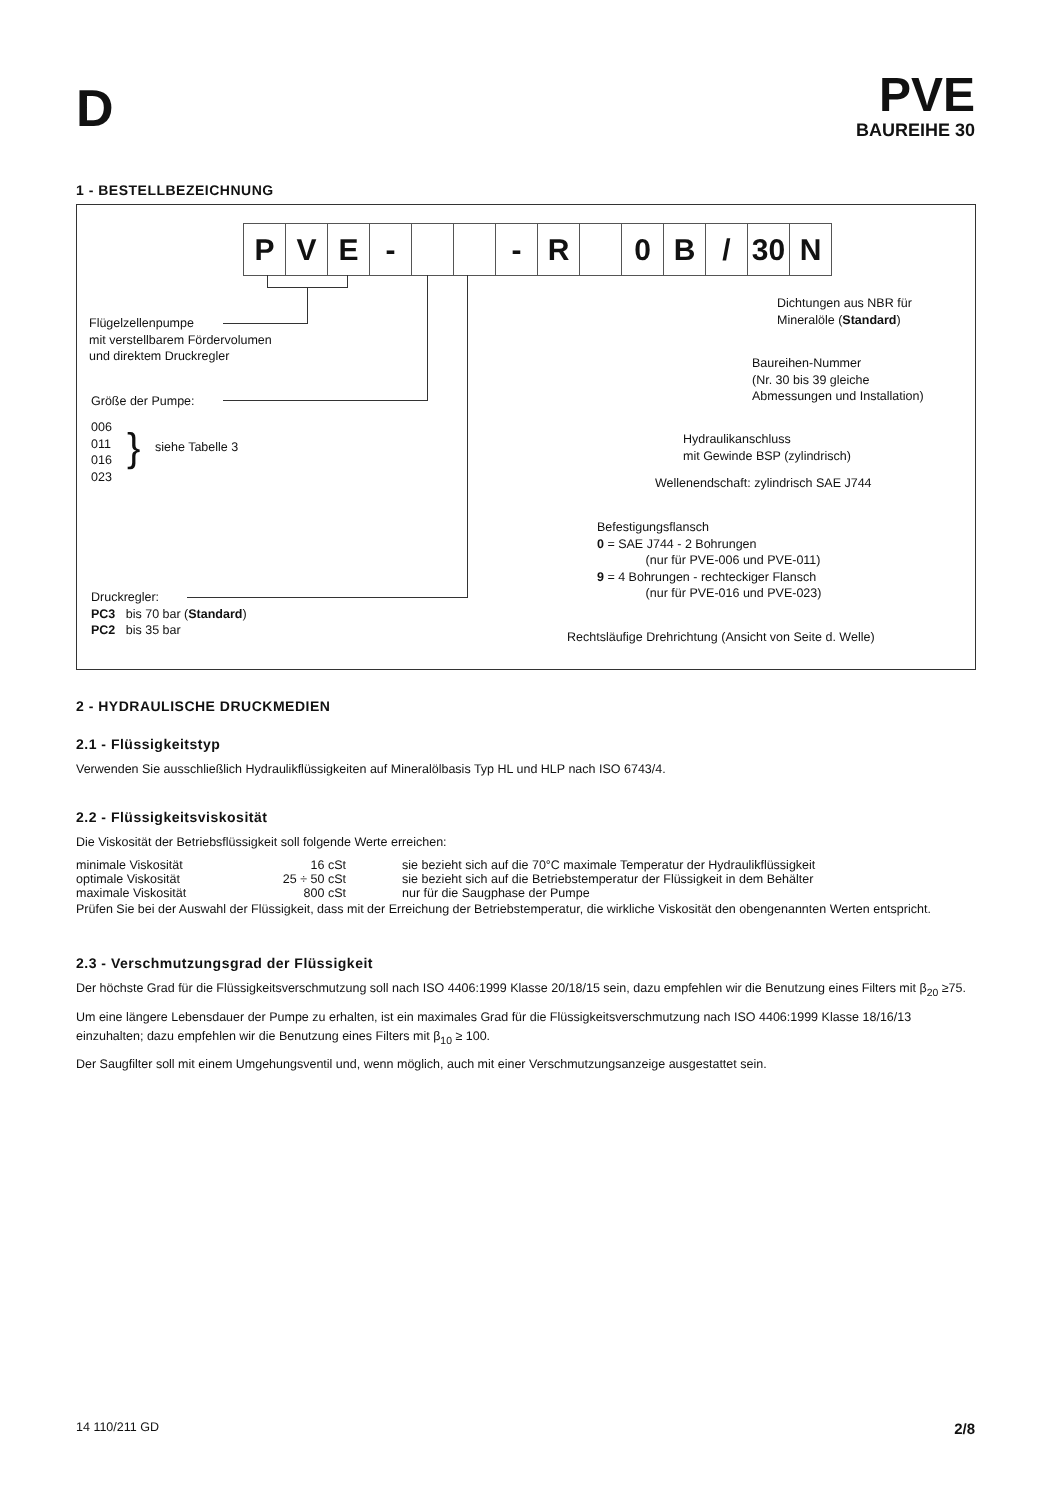D
PVE
BAUREIHE 30
1 - BESTELLBEZEICHNUNG
| P | V | E | - | | | - | R | | 0 | B | / | 30 | N |
Flügelzellenpumpe
mit verstellbarem Fördervolumen
und direktem Druckregler
Größe der Pumpe:
006
011
016
023
} siehe Tabelle 3
Druckregler:
PC3 bis 70 bar (Standard)
PC2 bis 35 bar
Dichtungen aus NBR für
Mineralöle (Standard)
Baureihen-Nummer
(Nr. 30 bis 39 gleiche
Abmessungen und Installation)
Hydraulikanschluss
mit Gewinde BSP (zylindrisch)
Wellenendschaft: zylindrisch SAE J744
Befestigungsflansch
0 = SAE J744 - 2 Bohrungen
(nur für PVE-006 und PVE-011)
9 = 4 Bohrungen - rechteckiger Flansch
(nur für PVE-016 und PVE-023)
Rechtsläufige Drehrichtung (Ansicht von Seite d. Welle)
2 - HYDRAULISCHE DRUCKMEDIEN
2.1 - Flüssigkeitstyp
Verwenden Sie ausschließlich Hydraulikflüssigkeiten auf Mineralölbasis Typ HL und HLP nach ISO 6743/4.
2.2 - Flüssigkeitsviskosität
Die Viskosität der Betriebsflüssigkeit soll folgende Werte erreichen:
| minimale Viskosität | 16 cSt | sie bezieht sich auf die 70°C maximale Temperatur der Hydraulikflüssigkeit |
| optimale Viskosität | 25 ÷ 50 cSt | sie bezieht sich auf die Betriebstemperatur der Flüssigkeit in dem Behälter |
| maximale Viskosität | 800 cSt | nur für die Saugphase der Pumpe |
Prüfen Sie bei der Auswahl der Flüssigkeit, dass mit der Erreichung der Betriebstemperatur, die wirkliche Viskosität den obengenannten Werten entspricht.
2.3 - Verschmutzungsgrad der Flüssigkeit
Der höchste Grad für die Flüssigkeitsverschmutzung soll nach ISO 4406:1999 Klasse 20/18/15 sein, dazu empfehlen wir die Benutzung eines Filters mit β<sub>20</sub> ≥75.
Um eine längere Lebensdauer der Pumpe zu erhalten, ist ein maximales Grad für die Flüssigkeitsverschmutzung nach ISO 4406:1999 Klasse 18/16/13 einzuhalten; dazu empfehlen wir die Benutzung eines Filters mit β<sub>10</sub> ≥ 100.
Der Saugfilter soll mit einem Umgehungsventil und, wenn möglich, auch mit einer Verschmutzungsanzeige ausgestattet sein.
14 110/211 GD 2/8